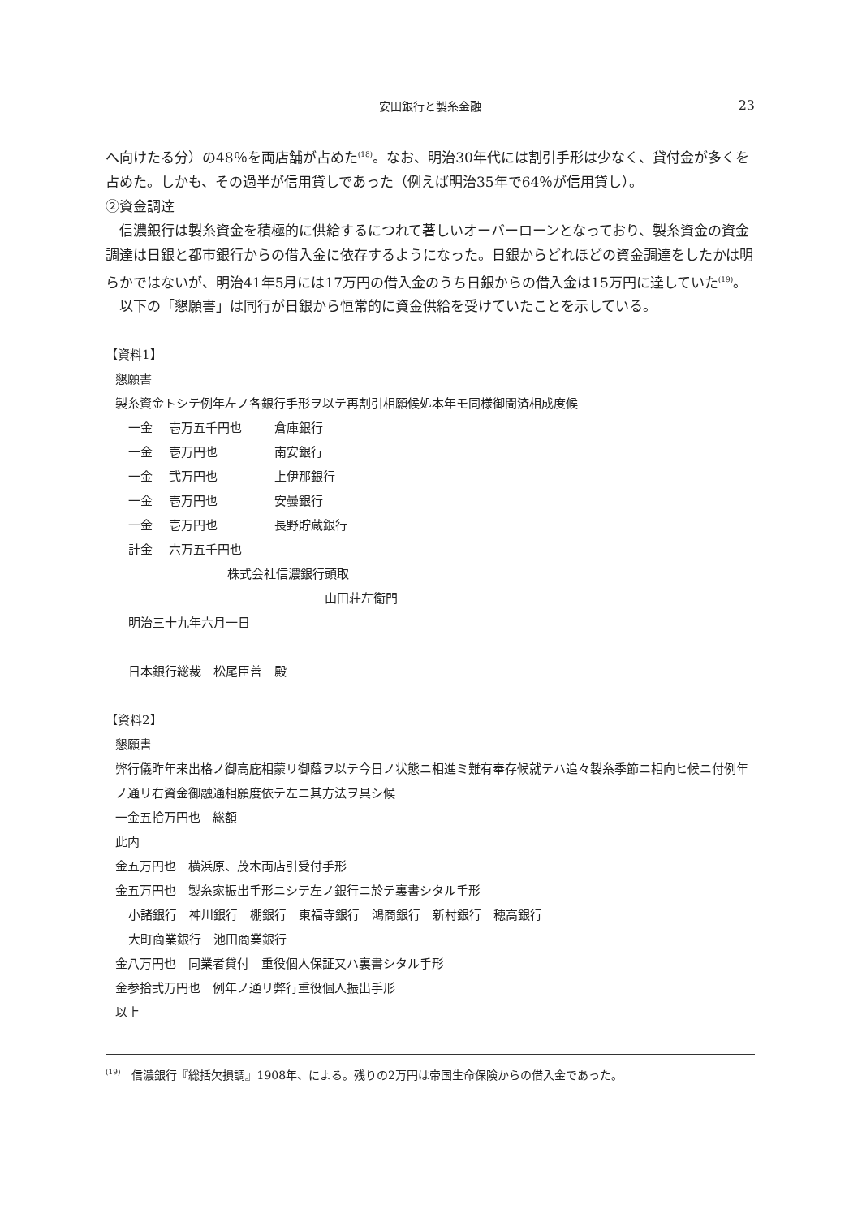安田銀行と製糸金融
23
へ向けたる分）の48％を両店舗が占めた<sup>(18)</sup>。なお、明治30年代には割引手形は少なく、貸付金が多くを占めた。しかも、その過半が信用貸しであった（例えば明治35年で64％が信用貸し）。
②資金調達
信濃銀行は製糸資金を積極的に供給するにつれて著しいオーバーローンとなっており、製糸資金の資金調達は日銀と都市銀行からの借入金に依存するようになった。日銀からどれほどの資金調達をしたかは明らかではないが、明治41年5月には17万円の借入金のうち日銀からの借入金は15万円に達していた<sup>(19)</sup>。
以下の「懇願書」は同行が日銀から恒常的に資金供給を受けていたことを示している。
【資料1】
懇願書
製糸資金トシテ例年左ノ各銀行手形ヲ以テ再割引相願候処本年モ同様御聞済相成度候
一金 壱万五千円也 倉庫銀行
一金 壱万円也 南安銀行
一金 弐万円也 上伊那銀行
一金 壱万円也 安曇銀行
一金 壱万円也 長野貯蔵銀行
計金 六万五千円也
株式会社信濃銀行頭取
山田荘左衛門
明治三十九年六月一日
日本銀行総裁　松尾臣善　殿
【資料2】
懇願書
弊行儀昨年来出格ノ御高庇相蒙リ御蔭ヲ以テ今日ノ状態ニ相進ミ難有奉存候就テハ追々製糸季節ニ相向ヒ候ニ付例年ノ通リ右資金御融通相願度依テ左ニ其方法ヲ具シ候
一金五拾万円也　総額
此内
金五万円也　横浜原、茂木両店引受付手形
金五万円也　製糸家振出手形ニシテ左ノ銀行ニ於テ裏書シタル手形
小諸銀行　神川銀行　棚銀行　東福寺銀行　鴻商銀行　新村銀行　穂高銀行
大町商業銀行　池田商業銀行
金八万円也　同業者貸付　重役個人保証又ハ裏書シタル手形
金参拾弐万円也　例年ノ通リ弊行重役個人振出手形
以上
<sup>(19)</sup>　信濃銀行『総括欠損調』1908年、による。残りの2万円は帝国生命保険からの借入金であった。